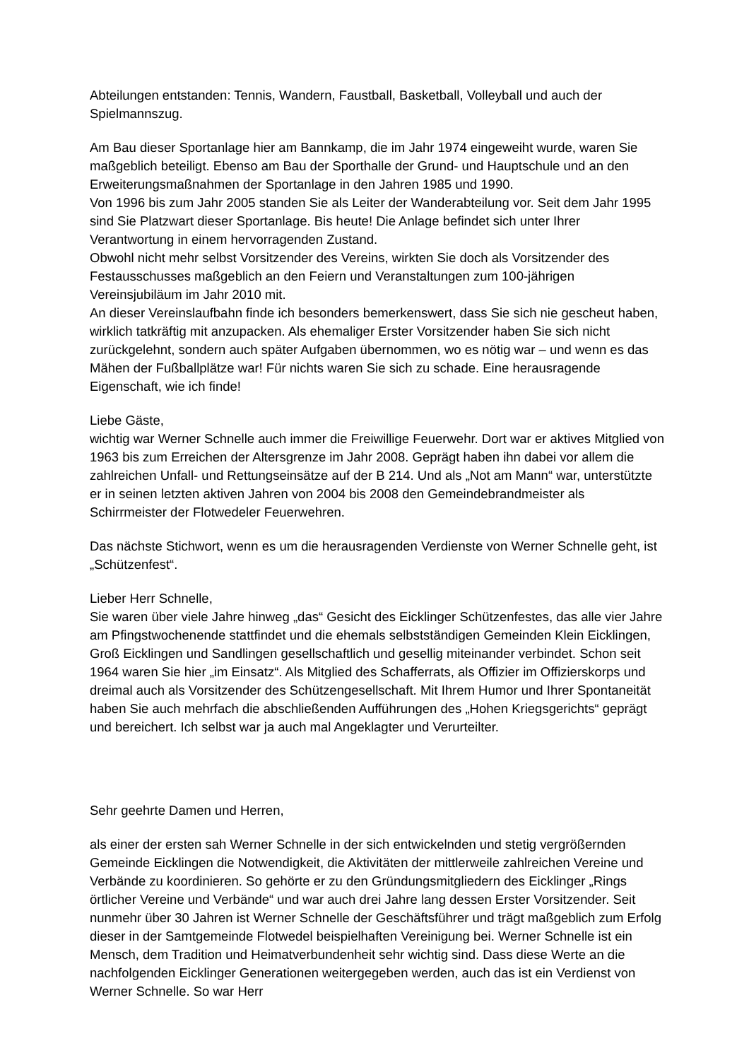Abteilungen entstanden: Tennis, Wandern, Faustball, Basketball, Volleyball und auch der Spielmannszug.
Am Bau dieser Sportanlage hier am Bannkamp, die im Jahr 1974 eingeweiht wurde, waren Sie maßgeblich beteiligt. Ebenso am Bau der Sporthalle der Grund- und Hauptschule und an den Erweiterungsmaßnahmen der Sportanlage in den Jahren 1985 und 1990.
Von 1996 bis zum Jahr 2005 standen Sie als Leiter der Wanderabteilung vor. Seit dem Jahr 1995 sind Sie Platzwart dieser Sportanlage. Bis heute! Die Anlage befindet sich unter Ihrer Verantwortung in einem hervorragenden Zustand.
Obwohl nicht mehr selbst Vorsitzender des Vereins, wirkten Sie doch als Vorsitzender des Festausschusses maßgeblich an den Feiern und Veranstaltungen zum 100-jährigen Vereinsjubiläum im Jahr 2010 mit.
An dieser Vereinslaufbahn finde ich besonders bemerkenswert, dass Sie sich nie gescheut haben, wirklich tatkräftig mit anzupacken. Als ehemaliger Erster Vorsitzender haben Sie sich nicht zurückgelehnt, sondern auch später Aufgaben übernommen, wo es nötig war – und wenn es das Mähen der Fußballplätze war! Für nichts waren Sie sich zu schade. Eine herausragende Eigenschaft, wie ich finde!
Liebe Gäste,
wichtig war Werner Schnelle auch immer die Freiwillige Feuerwehr. Dort war er aktives Mitglied von 1963 bis zum Erreichen der Altersgrenze im Jahr 2008. Geprägt haben ihn dabei vor allem die zahlreichen Unfall- und Rettungseinsätze auf der B 214. Und als „Not am Mann“ war, unterstützte er in seinen letzten aktiven Jahren von 2004 bis 2008 den Gemeindebrandmeister als Schirrmeister der Flotwedeler Feuerwehren.
Das nächste Stichwort, wenn es um die herausragenden Verdienste von Werner Schnelle geht, ist „Schützenfest“.
Lieber Herr Schnelle,
Sie waren über viele Jahre hinweg „das“ Gesicht des Eicklinger Schützenfestes, das alle vier Jahre am Pfingstwochenende stattfindet und die ehemals selbstständigen Gemeinden Klein Eicklingen, Groß Eicklingen und Sandlingen gesellschaftlich und gesellig miteinander verbindet. Schon seit 1964 waren Sie hier „im Einsatz“. Als Mitglied des Schafferrats, als Offizier im Offizierskorps und dreimal auch als Vorsitzender des Schützengesellschaft. Mit Ihrem Humor und Ihrer Spontaneität haben Sie auch mehrfach die abschließenden Aufführungen des „Hohen Kriegsgerichts“ geprägt und bereichert. Ich selbst war ja auch mal Angeklagter und Verurteilter.
Sehr geehrte Damen und Herren,
als einer der ersten sah Werner Schnelle in der sich entwickelnden und stetig vergrößernden Gemeinde Eicklingen die Notwendigkeit, die Aktivitäten der mittlerweile zahlreichen Vereine und Verbände zu koordinieren. So gehörte er zu den Gründungsmitgliedern des Eicklinger „Rings örtlicher Vereine und Verbände“ und war auch drei Jahre lang dessen Erster Vorsitzender. Seit nunmehr über 30 Jahren ist Werner Schnelle der Geschäftsführer und trägt maßgeblich zum Erfolg dieser in der Samtgemeinde Flotwedel beispielhaften Vereinigung bei. Werner Schnelle ist ein Mensch, dem Tradition und Heimatverbundenheit sehr wichtig sind. Dass diese Werte an die nachfolgenden Eicklinger Generationen weitergegeben werden, auch das ist ein Verdienst von Werner Schnelle. So war Herr